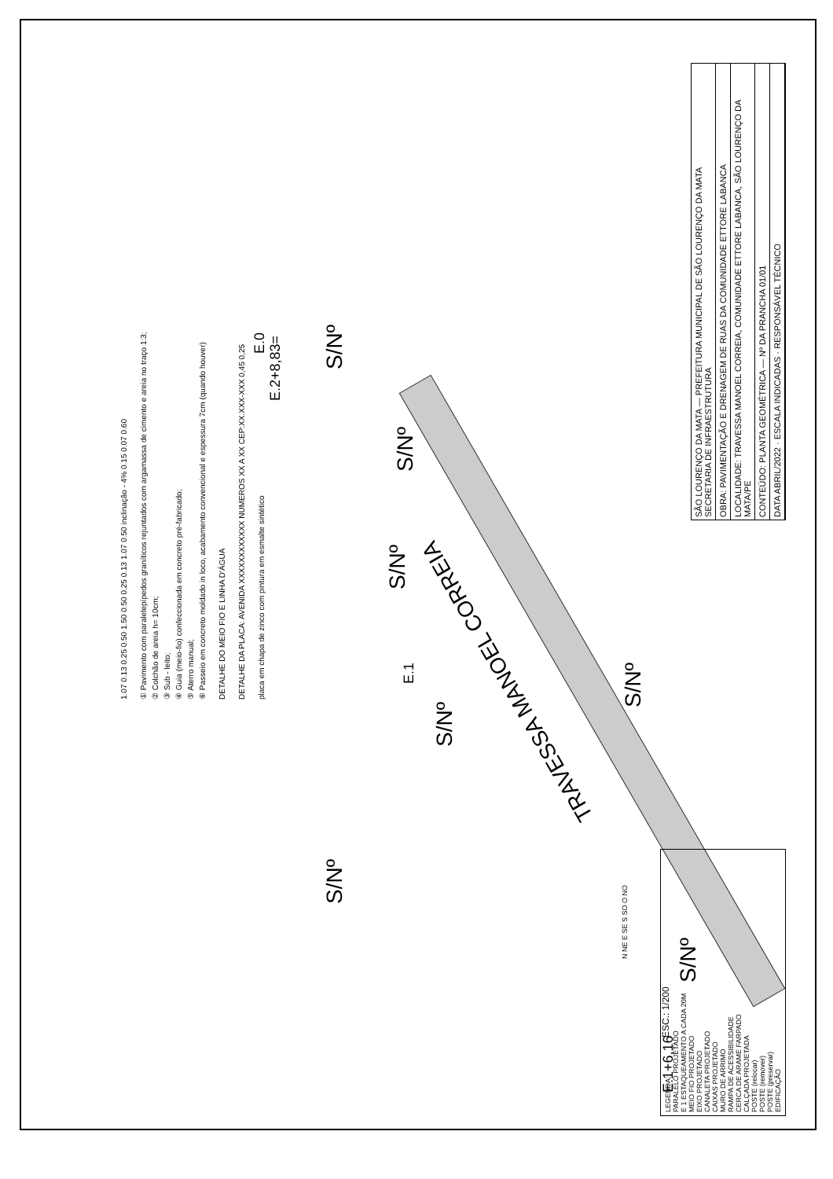TRAVESSA MANOEL CORREIA
S/Nº
S/Nº
S/Nº
S/Nº
S/Nº
S/Nº
S/Nº
E.1+6,16
E.1
E.0
E.2+8,83=
ESC.: 1/200
N NE E SE S SO O NO
1.07 0.13 0.25 0.50 1.50 0.50 0.25 0.13 1.07 0.50 inclinação - 4% 0.15 0.07 0.60
① Pavimento com paralelepípedos graníticos rejuntados com argamassa de cimento e areia no traço 1:3;
② Colchão de areia h= 10cm;
③ Sub - leito;
④ Guia (meio-fio) confeccionada em concreto pré-fabricado;
⑤ Aterro manual;
⑥ Passeio em concreto moldado in loco, acabamento convencional e espessura 7cm (quando houver)
DETALHE DO MEIO FIO E LINHA D'ÁGUA
DETALHE DA PLACA: AVENIDA XXXXXXXXXXXX NUMEROS XX A XX CEP:XX.XXX-XXX 0,45 0,25
placa em chapa de zinco com pintura em esmalte sintético
LEGENDA:
PARALELO PROJETADO
E 1 ESTAQUEAMENTO A CADA 20M
MEIO FIO PROJETADO
EIXO PROJETADO
CANALETA PROJETADO
CAIXAS PROJETADO
MURO DE ARRIMO
RAMPA DE ACESSIBILIDADE
CERCA DE ARAME FARPADO
CALÇADA PROJETADA
POSTE (relocar)
POSTE (remover)
POSTE (preservar)
EDIFICAÇÃO
SÃO LOURENÇO DA MATA — PREFEITURA MUNICIPAL DE SÃO LOURENÇO DA MATA
SECRETARIA DE INFRAESTRUTURA
OBRA: PAVIMENTAÇÃO E DRENAGEM DE RUAS DA COMUNIDADE ETTORE LABANCA
LOCALIDADE: TRAVESSA MANOEL CORREIA, COMUNIDADE ETTORE LABANCA, SÃO LOURENÇO DA MATA/PE
CONTEÚDO: PLANTA GEOMÉTRICA — Nº DA PRANCHA 01/01
DATA ABRIL/2022 · ESCALA INDICADAS · RESPONSÁVEL TÉCNICO